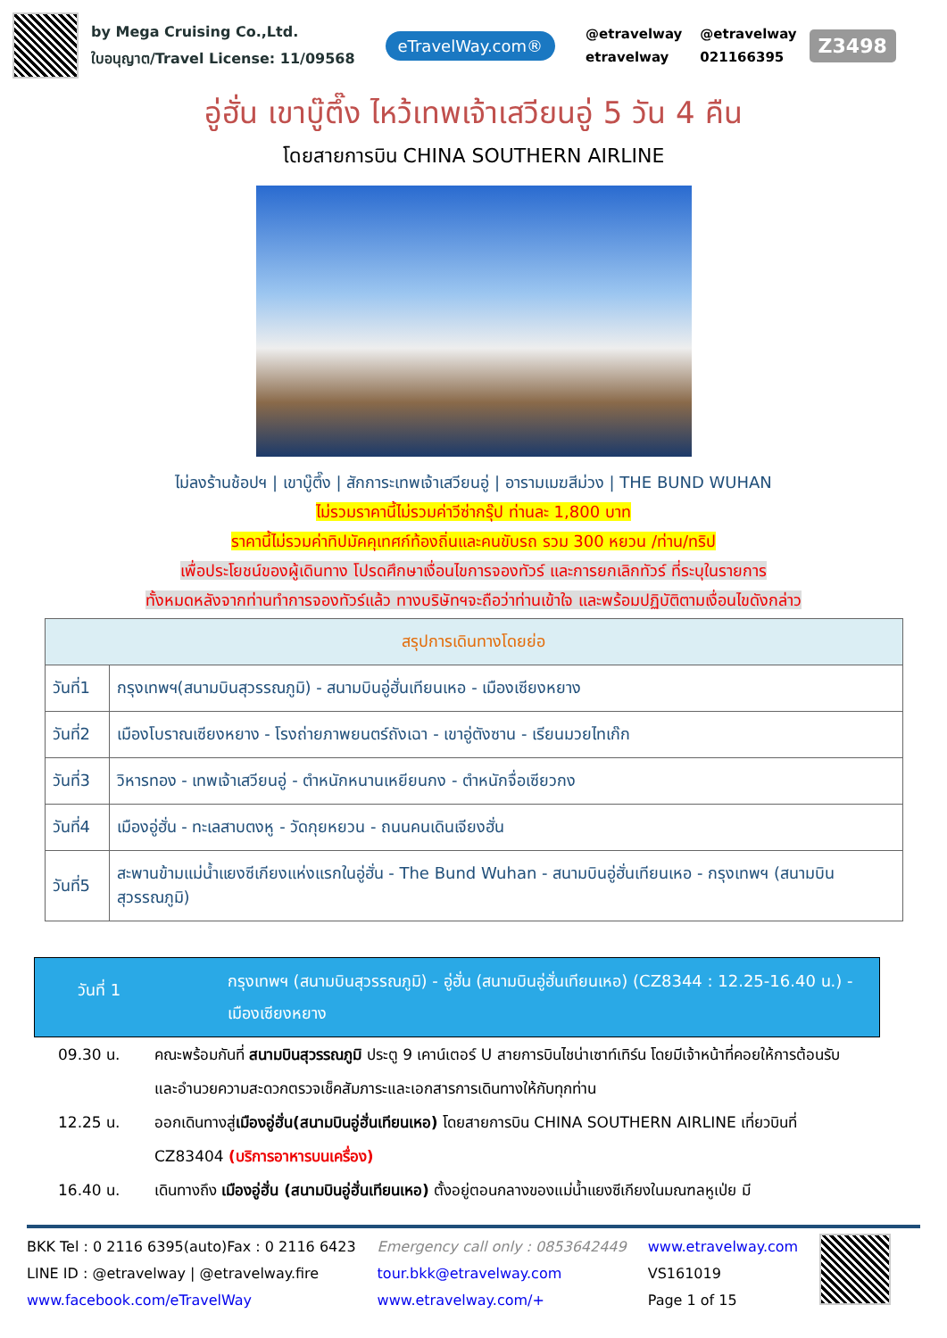by Mega Cruising Co.,Ltd.
ใบอนุญาต/Travel License: 11/09568
eTravelWay.com®
@etravelway @etravelway etravelway 021166395
Z3498
อู่ฮั่น เขาบู๊ตึ๊ง ไหว้เทพเจ้าเสวียนอู่ 5 วัน 4 คืน
โดยสายการบิน CHINA SOUTHERN AIRLINE
ไม่ลงร้านช้อปฯ | เขาบู๊ตึ๊ง | สักการะเทพเจ้าเสวียนอู่ | อารามเมฆสีม่วง | THE BUND WUHAN
ไม่รวมราคานี้ไม่รวมค่าวีซ่ากรุ๊ป ท่านละ 1,800 บาท
ราคานี้ไม่รวมค่าทิปมัคคุเทศก์ท้องถิ่นและคนขับรถ รวม 300 หยวน /ท่าน/ทริป
เพื่อประโยชน์ของผู้เดินทาง โปรดศึกษาเงื่อนไขการจองทัวร์ และการยกเลิกทัวร์ ที่ระบุในรายการ
ทั้งหมดหลังจากท่านทำการจองทัวร์แล้ว ทางบริษัทฯจะถือว่าท่านเข้าใจ และพร้อมปฏิบัติตามเงื่อนไขดังกล่าว
| สรุปการเดินทางโดยย่อ | |
| --- | --- |
| วันที่1 | กรุงเทพฯ(สนามบินสุวรรณภูมิ) - สนามบินอู่ฮั่นเทียนเหอ - เมืองเซียงหยาง |
| วันที่2 | เมืองโบราณเซียงหยาง - โรงถ่ายภาพยนตร์ถังเฉา - เขาอู่ตังซาน - เรียนมวยไทเก๊ก |
| วันที่3 | วิหารทอง - เทพเจ้าเสวียนอู่ - ตำหนักหนานเหยียนกง - ตำหนักจื่อเซียวกง |
| วันที่4 | เมืองอู่ฮั่น - ทะเลสาบตงหู - วัดกุยหยวน - ถนนคนเดินเจียงฮั่น |
| วันที่5 | สะพานข้ามแม่น้ำแยงซีเกียงแห่งแรกในอู่ฮั่น - The Bund Wuhan - สนามบินอู่ฮั่นเทียนเหอ - กรุงเทพฯ (สนามบินสุวรรณภูมิ) |
วันที่ 1
กรุงเทพฯ (สนามบินสุวรรณภูมิ) - อู่ฮั่น (สนามบินอู่ฮั่นเทียนเหอ) (CZ8344 : 12.25-16.40 น.) - เมืองเซียงหยาง
09.30 น. คณะพร้อมกันที่ สนามบินสุวรรณภูมิ ประตู 9 เคาน์เตอร์ U สายการบินไชน่าเซาท์เทิร์น โดยมีเจ้าหน้าที่คอยให้การต้อนรับและอำนวยความสะดวกตรวจเช็คสัมภาระและเอกสารการเดินทางให้กับทุกท่าน
12.25 น. ออกเดินทางสู่เมืองอู่ฮั่น(สนามบินอู่ฮั่นเทียนเหอ) โดยสายการบิน CHINA SOUTHERN AIRLINE เที่ยวบินที่ CZ83404 (บริการอาหารบนเครื่อง)
16.40 น. เดินทางถึง เมืองอู่ฮั่น (สนามบินอู่ฮั่นเทียนเหอ) ตั้งอยู่ตอนกลางของแม่น้ำแยงซีเกียงในมณฑลหูเป่ย มี
BKK Tel : 0 2116 6395(auto)Fax : 0 2116 6423
LINE ID : @etravelway | @etravelway.fire
www.facebook.com/eTravelWay
Emergency call only : 0853642449
tour.bkk@etravelway.com
www.etravelway.com/+
www.etravelway.com
VS161019
Page 1 of 15